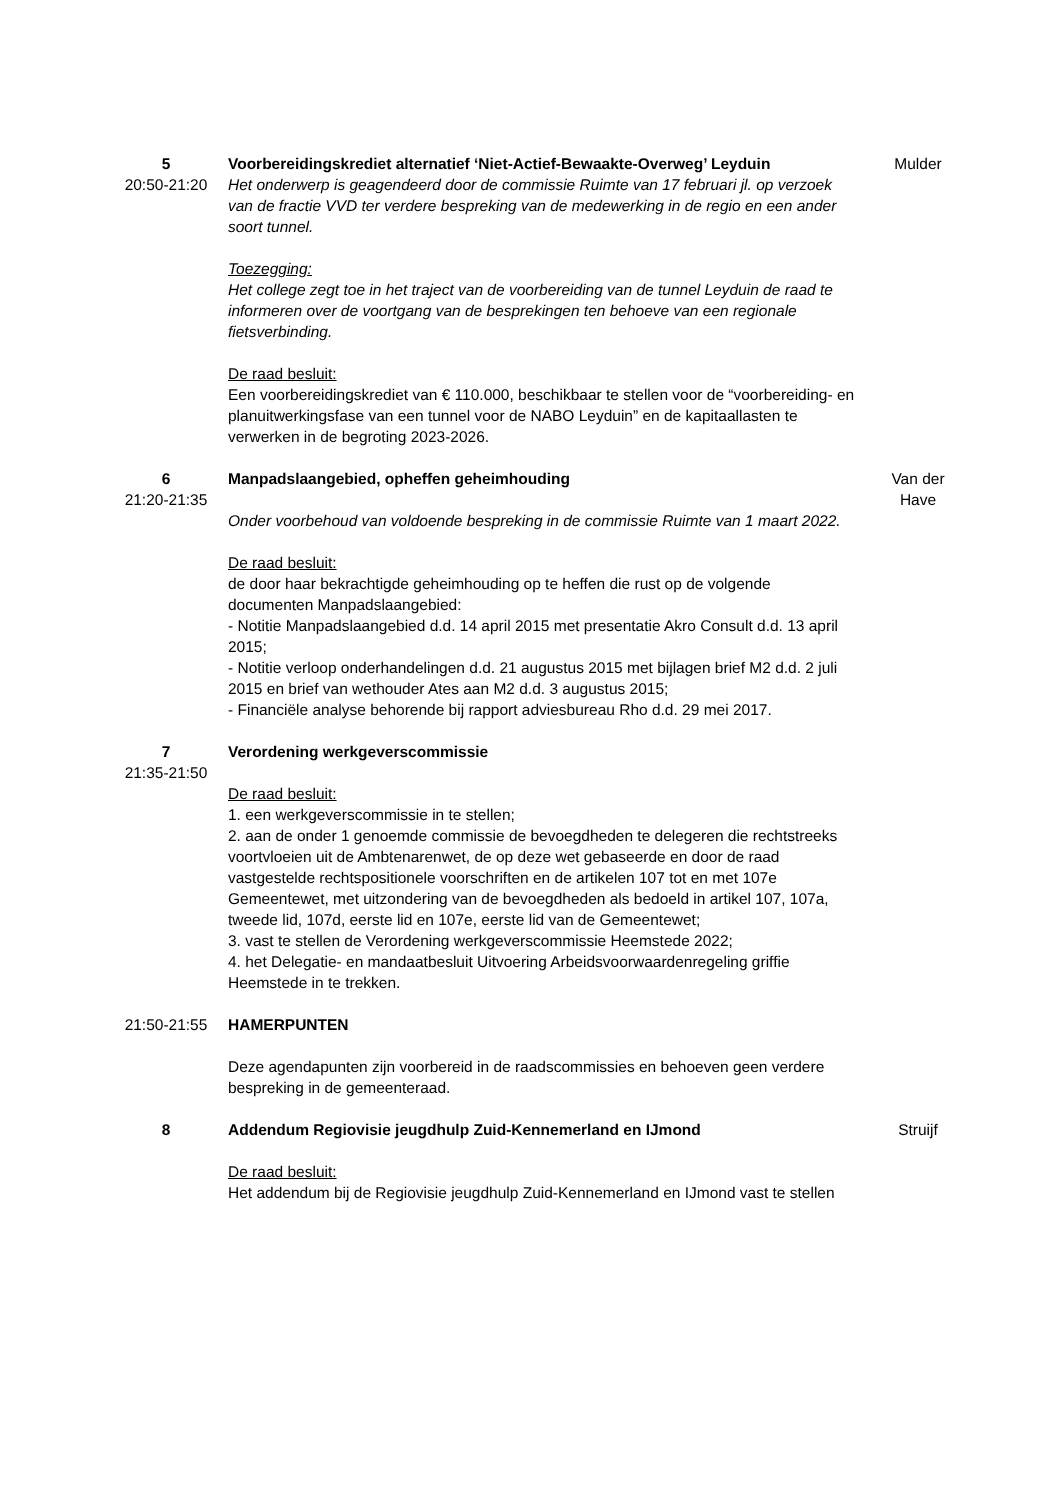5
20:50-21:20
Voorbereidingskrediet alternatief ‘Niet-Actief-Bewaakte-Overweg’ Leyduin
Het onderwerp is geagendeerd door de commissie Ruimte van 17 februari jl. op verzoek van de fractie VVD ter verdere bespreking van de medewerking in de regio en een ander soort tunnel.
Toezegging:
Het college zegt toe in het traject van de voorbereiding van de tunnel Leyduin de raad te informeren over de voortgang van de besprekingen ten behoeve van een regionale fietsverbinding.
De raad besluit:
Een voorbereidingskrediet van € 110.000, beschikbaar te stellen voor de “voorbereiding- en planuitwerkingsfase van een tunnel voor de NABO Leyduin” en de kapitaallasten te verwerken in de begroting 2023-2026.
Mulder
6
21:20-21:35
Manpadslaangebied, opheffen geheimhouding
Onder voorbehoud van voldoende bespreking in de commissie Ruimte van 1 maart 2022.
De raad besluit:
de door haar bekrachtigde geheimhouding op te heffen die rust op de volgende documenten Manpadslaangebied:
- Notitie Manpadslaangebied d.d. 14 april 2015 met presentatie Akro Consult d.d. 13 april 2015;
- Notitie verloop onderhandelingen d.d. 21 augustus 2015 met bijlagen brief M2 d.d. 2 juli 2015 en brief van wethouder Ates aan M2 d.d. 3 augustus 2015;
- Financiële analyse behorende bij rapport adviesbureau Rho d.d. 29 mei 2017.
Van der
Have
7
21:35-21:50
Verordening werkgeverscommissie
De raad besluit:
1. een werkgeverscommissie in te stellen;
2. aan de onder 1 genoemde commissie de bevoegdheden te delegeren die rechtstreeks voortvloeien uit de Ambtenarenwet, de op deze wet gebaseerde en door de raad vastgestelde rechtspositionele voorschriften en de artikelen 107 tot en met 107e Gemeentewet, met uitzondering van de bevoegdheden als bedoeld in artikel 107, 107a, tweede lid, 107d, eerste lid en 107e, eerste lid van de Gemeentewet;
3. vast te stellen de Verordening werkgeverscommissie Heemstede 2022;
4. het Delegatie- en mandaatbesluit Uitvoering Arbeidsvoorwaardenregeling griffie Heemstede in te trekken.
21:50-21:55
HAMERPUNTEN
Deze agendapunten zijn voorbereid in de raadscommissies en behoeven geen verdere bespreking in de gemeenteraad.
8
Addendum Regiovisie jeugdhulp Zuid-Kennemerland en IJmond
De raad besluit:
Het addendum bij de Regiovisie jeugdhulp Zuid-Kennemerland en IJmond vast te stellen
Struijf